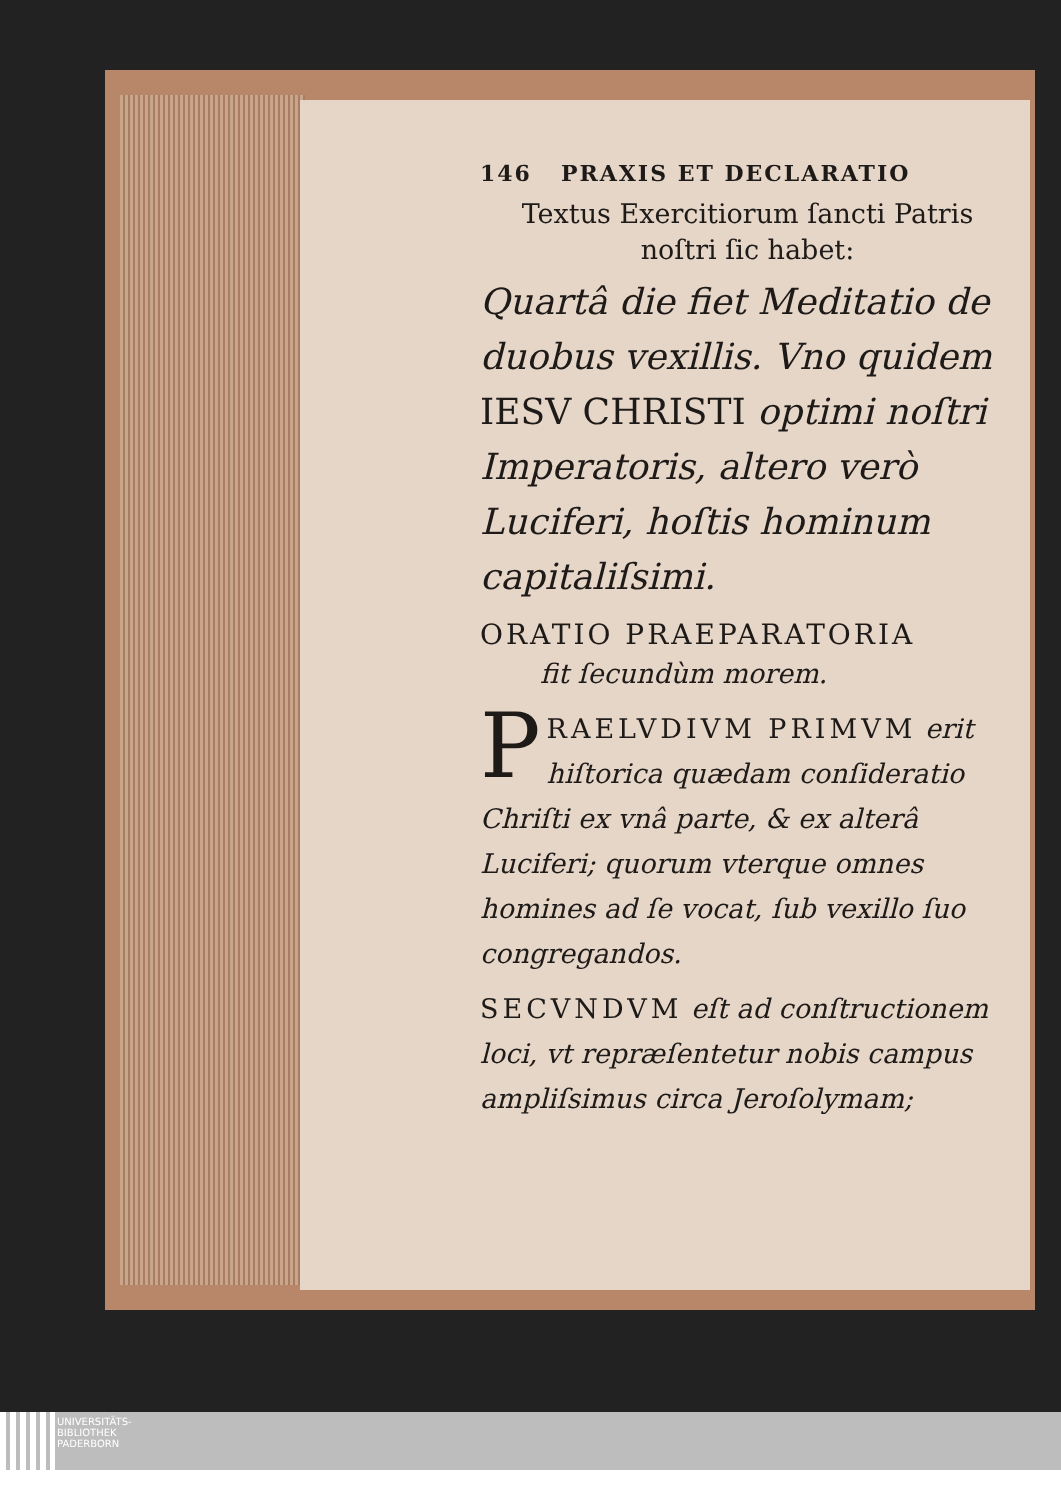146 PRAXIS ET DECLARATIO
Textus Exercitiorum ſancti Patris
noſtri ſic habet:
Quartâ die fiet Meditatio de duobus vexillis. Vno quidem IESV CHRISTI optimi noſtri Imperatoris, altero verò Luciferi, hoſtis hominum capitaliſsimi.
ORATIO PRAEPARATORIA
fit ſecundùm morem.
PRAELVDIVM PRIMVM erit hiſtorica quædam conſideratio Chriſti ex vnâ parte, & ex alterâ Luciferi; quorum vterque omnes homines ad ſe vocat, ſub vexillo ſuo congregandos.
SECVNDVM eſt ad conſtructionem loci, vt repræſentetur nobis campus ampliſsimus circa Jeroſolymam;
UNIVERSITÄTS-
BIBLIOTHEK
PADERBORN